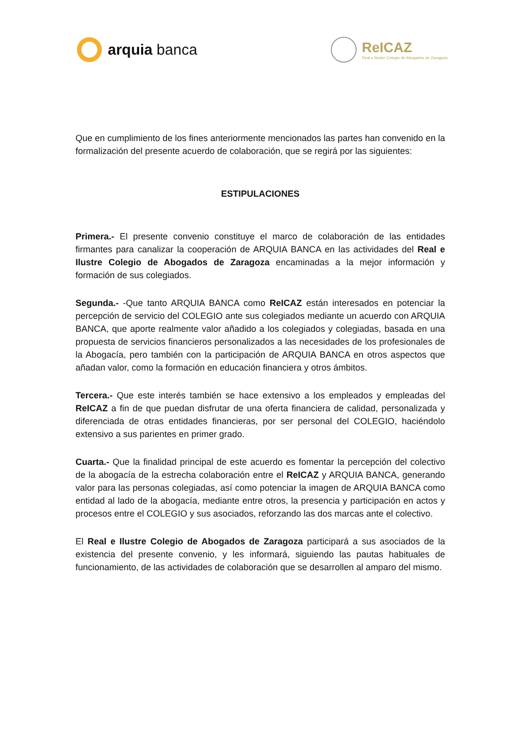arquia banca
ReICAZ
Real e Ilustre Colegio de Abogados de Zaragoza
Que en cumplimiento de los fines anteriormente mencionados las partes han convenido en la formalización del presente acuerdo de colaboración, que se regirá por las siguientes:
ESTIPULACIONES
Primera.- El presente convenio constituye el marco de colaboración de las entidades firmantes para canalizar la cooperación de ARQUIA BANCA en las actividades del Real e Ilustre Colegio de Abogados de Zaragoza encaminadas a la mejor información y formación de sus colegiados.
Segunda.- -Que tanto ARQUIA BANCA como ReICAZ están interesados en potenciar la percepción de servicio del COLEGIO ante sus colegiados mediante un acuerdo con ARQUIA BANCA, que aporte realmente valor añadido a los colegiados y colegiadas, basada en una propuesta de servicios financieros personalizados a las necesidades de los profesionales de la Abogacía, pero también con la participación de ARQUIA BANCA en otros aspectos que añadan valor, como la formación en educación financiera y otros ámbitos.
Tercera.- Que este interés también se hace extensivo a los empleados y empleadas del ReICAZ a fin de que puedan disfrutar de una oferta financiera de calidad, personalizada y diferenciada de otras entidades financieras, por ser personal del COLEGIO, haciéndolo extensivo a sus parientes en primer grado.
Cuarta.- Que la finalidad principal de este acuerdo es fomentar la percepción del colectivo de la abogacía de la estrecha colaboración entre el ReICAZ y ARQUIA BANCA, generando valor para las personas colegiadas, así como potenciar la imagen de ARQUIA BANCA como entidad al lado de la abogacía, mediante entre otros, la presencia y participación en actos y procesos entre el COLEGIO y sus asociados, reforzando las dos marcas ante el colectivo.
El Real e Ilustre Colegio de Abogados de Zaragoza participará a sus asociados de la existencia del presente convenio, y les informará, siguiendo las pautas habituales de funcionamiento, de las actividades de colaboración que se desarrollen al amparo del mismo.